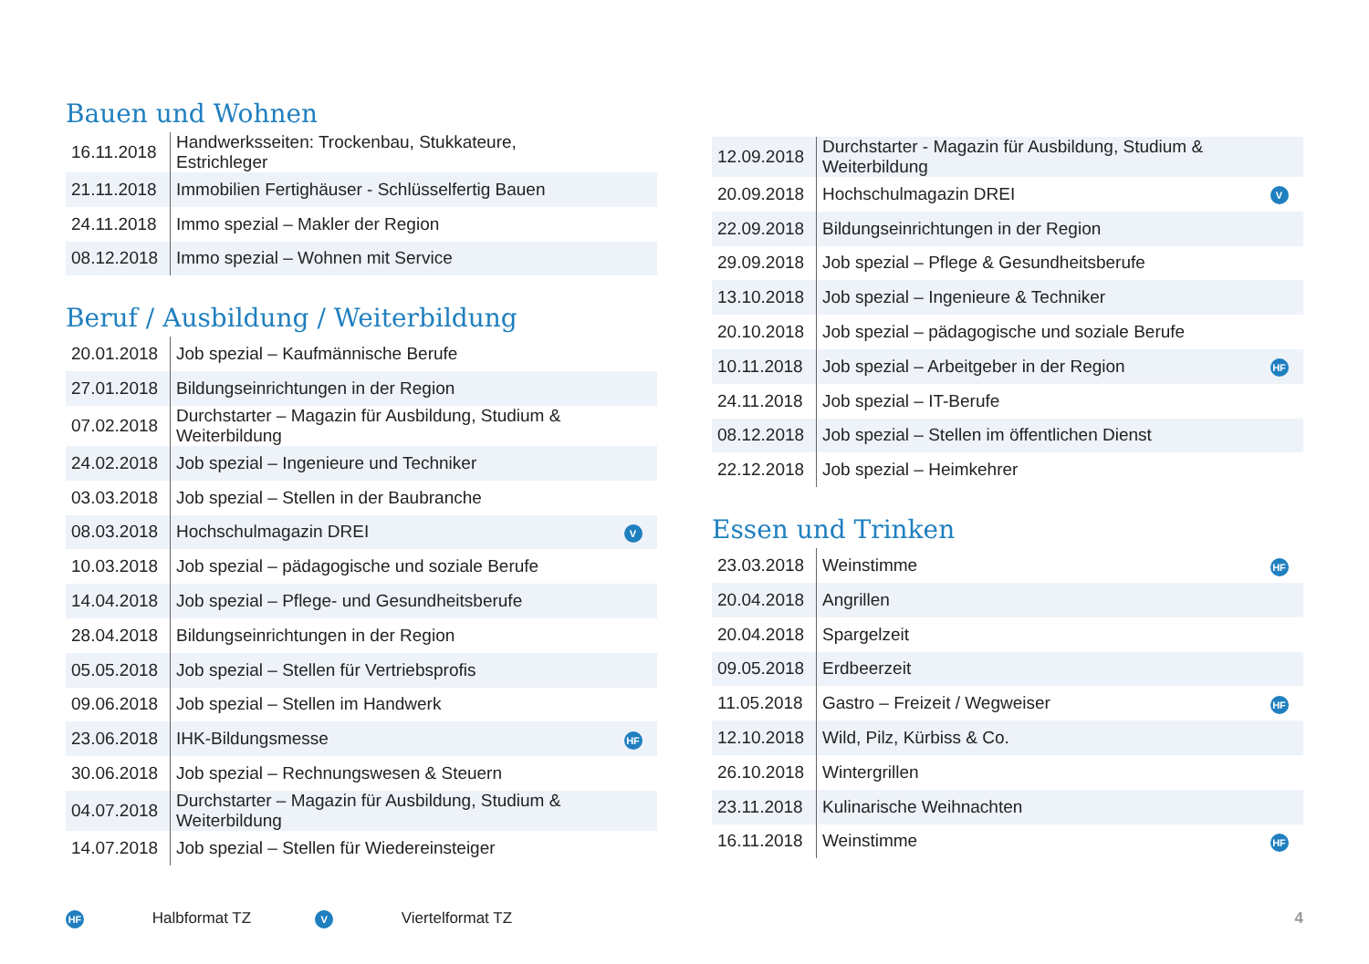Bauen und Wohnen
| 16.11.2018 | Handwerksseiten: Trockenbau, Stukkateure, Estrichleger | |
| 21.11.2018 | Immobilien Fertighäuser - Schlüsselfertig Bauen | |
| 24.11.2018 | Immo spezial – Makler der Region | |
| 08.12.2018 | Immo spezial – Wohnen mit Service | |
Beruf / Ausbildung / Weiterbildung
| 20.01.2018 | Job spezial – Kaufmännische Berufe | |
| 27.01.2018 | Bildungseinrichtungen in der Region | |
| 07.02.2018 | Durchstarter – Magazin für Ausbildung, Studium & Weiterbildung | |
| 24.02.2018 | Job spezial – Ingenieure und Techniker | |
| 03.03.2018 | Job spezial – Stellen in der Baubranche | |
| 08.03.2018 | Hochschulmagazin DREI | V |
| 10.03.2018 | Job spezial – pädagogische und soziale Berufe | |
| 14.04.2018 | Job spezial – Pflege- und Gesundheitsberufe | |
| 28.04.2018 | Bildungseinrichtungen in der Region | |
| 05.05.2018 | Job spezial – Stellen für Vertriebsprofis | |
| 09.06.2018 | Job spezial – Stellen im Handwerk | |
| 23.06.2018 | IHK-Bildungsmesse | HF |
| 30.06.2018 | Job spezial – Rechnungswesen & Steuern | |
| 04.07.2018 | Durchstarter – Magazin für Ausbildung, Studium & Weiterbildung | |
| 14.07.2018 | Job spezial – Stellen für Wiedereinsteiger | |
| 12.09.2018 | Durchstarter - Magazin für Ausbildung, Studium & Weiterbildung | |
| 20.09.2018 | Hochschulmagazin DREI | V |
| 22.09.2018 | Bildungseinrichtungen in der Region | |
| 29.09.2018 | Job spezial – Pflege & Gesundheitsberufe | |
| 13.10.2018 | Job spezial – Ingenieure & Techniker | |
| 20.10.2018 | Job spezial – pädagogische und soziale Berufe | |
| 10.11.2018 | Job spezial – Arbeitgeber in der Region | HF |
| 24.11.2018 | Job spezial – IT-Berufe | |
| 08.12.2018 | Job spezial – Stellen im öffentlichen Dienst | |
| 22.12.2018 | Job spezial – Heimkehrer | |
Essen und Trinken
| 23.03.2018 | Weinstimme | HF |
| 20.04.2018 | Angrillen | |
| 20.04.2018 | Spargelzeit | |
| 09.05.2018 | Erdbeerzeit | |
| 11.05.2018 | Gastro – Freizeit / Wegweiser | HF |
| 12.10.2018 | Wild, Pilz, Kürbiss & Co. | |
| 26.10.2018 | Wintergrillen | |
| 23.11.2018 | Kulinarische Weihnachten | |
| 16.11.2018 | Weinstimme | HF |
HF Halbformat TZ V Viertelformat TZ 4